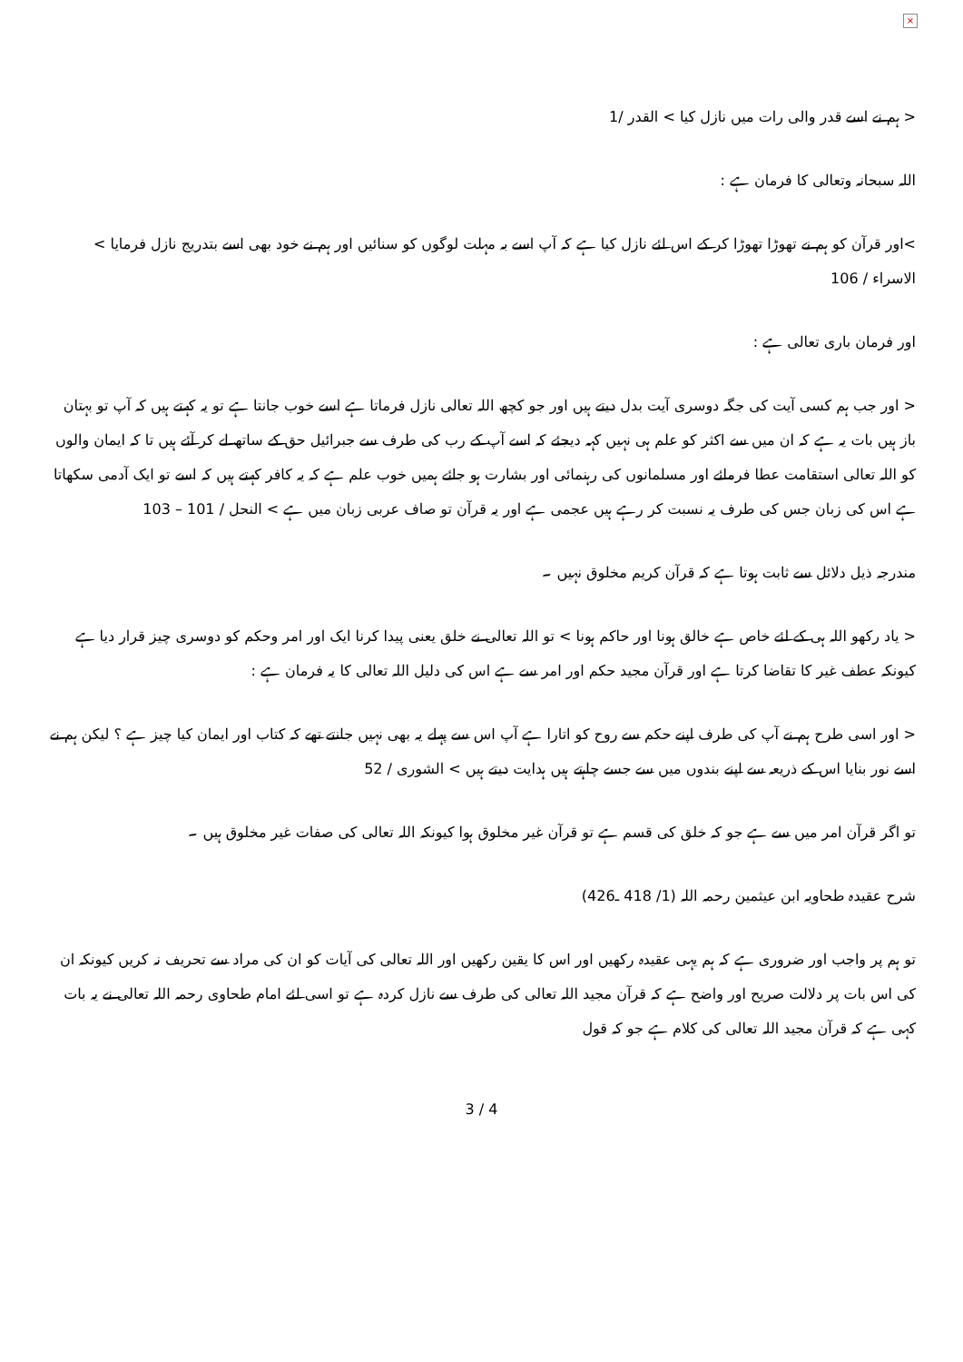×
< ہم نے اسے قدر والی رات میں نازل کیا > القدر /1
اللہ سبحانہ وتعالی کا فرمان ہے :
>اور قرآن کو ہم نے تھوڑا تھوڑا کر کے اس لئے نازل کیا ہے کہ آپ اسے بہ مہلت لوگوں کو سنائیں اور ہم نے خود بھی اسے بتدریج نازل فرمایا > الاسراء / 106
اور فرمان باری تعالی ہے :
< اور جب ہم کسی آیت کی جگہ دوسری آیت بدل دیتے ہیں اور جو کچھ اللہ تعالی نازل فرماتا ہے اسے خوب جانتا ہے تو یہ کہتے ہیں کہ آپ تو بہتان باز ہیں بات یہ ہے کہ ان میں سے اکثر کو علم ہی نہیں کہہ دیجئے کہ اسے آپ کے رب کی طرف سے جبرائیل حق کے ساتھ لے کر آئے ہیں تا کہ ایمان والوں کو اللہ تعالی استقامت عطا فرمائے اور مسلمانوں کی رہنمائی اور بشارت ہو جائے ہمیں خوب علم ہے کہ یہ کافر کہتے ہیں کہ اسے تو ایک آدمی سکھاتا ہے اس کی زبان جس کی طرف یہ نسبت کر رہے ہیں عجمی ہے اور یہ قرآن تو صاف عربی زبان میں ہے > النحل / 101 – 103
مندرجہ ذیل دلائل سے ثابت ہوتا ہے کہ قرآن کریم مخلوق نہیں ۔
< یاد رکھو اللہ ہی کے لئے خاص ہے خالق ہونا اور حاکم ہونا > تو اللہ تعالی نے خلق یعنی پیدا کرنا ایک اور امر وحکم کو دوسری چیز قرار دیا ہے کیونکہ عطف غیر کا تقاضا کرتا ہے اور قرآن مجید حکم اور امر سے ہے اس کی دلیل اللہ تعالی کا یہ فرمان ہے :
< اور اسی طرح ہم نے آپ کی طرف اپنے حکم سے روح کو اتارا ہے آپ اس سے پہلے یہ بھی نہیں جانتے تھے کہ کتاب اور ایمان کیا چیز ہے ؟ لیکن ہم نے اسے نور بنایا اس کے ذریعہ سے اپنے بندوں میں سے جسے چاہتے ہیں ہدایت دیتے ہیں > الشوری / 52
تو اگر قرآن امر میں سے ہے جو کہ خلق کی قسم ہے تو قرآن غیر مخلوق ہوا کیونکہ اللہ تعالی کی صفات غیر مخلوق ہیں ۔
شرح عقیدہ طحاویہ ابن عیثمین رحمہ اللہ (1/ 418 ـ426)
تو ہم پر واجب اور ضروری ہے کہ ہم یہی عقیدہ رکھیں اور اس کا یقین رکھیں اور اللہ تعالی کی آیات کو ان کی مراد سے تحریف نہ کریں کیونکہ ان کی اس بات پر دلالت صریح اور واضح ہے کہ قرآن مجید اللہ تعالی کی طرف سے نازل کردہ ہے تو اسی لئے امام طحاوی رحمہ اللہ تعالی نے یہ بات کہی ہے کہ قرآن مجید اللہ تعالی کی کلام ہے جو کہ قول
3 / 4